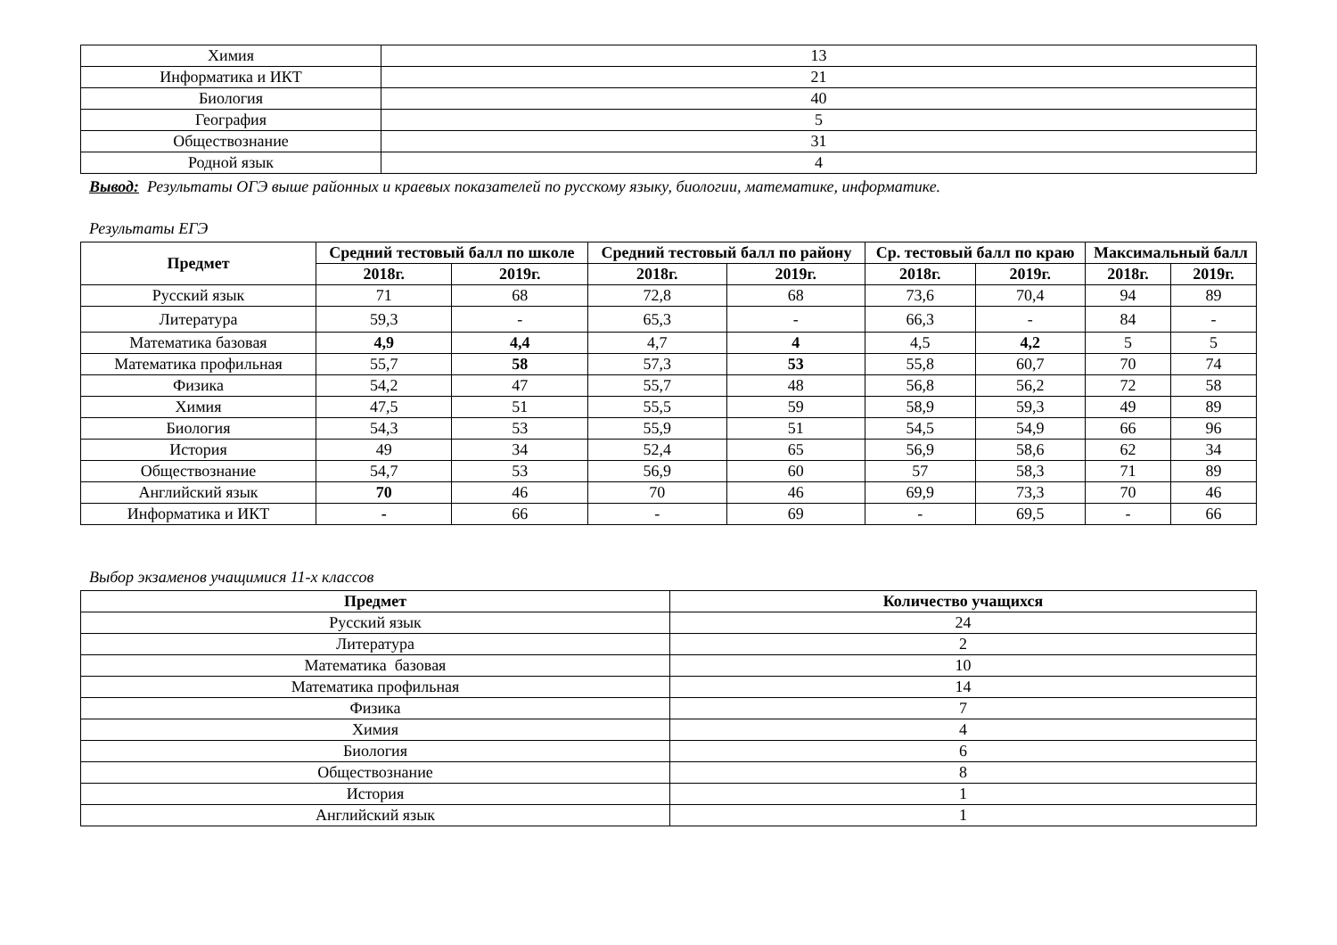| Химия | 13 |
| Информатика и ИКТ | 21 |
| Биология | 40 |
| География | 5 |
| Обществознание | 31 |
| Родной язык | 4 |
Вывод: Результаты ОГЭ выше районных и краевых показателей по русскому языку, биологии, математике, информатике.
Результаты ЕГЭ
| Предмет | Средний тестовый балл по школе | | Средний тестовый балл по району | | Ср. тестовый балл по краю | | Максимальный балл | |
| --- | --- | --- | --- | --- | --- | --- | --- | --- |
| | 2018г. | 2019г. | 2018г. | 2019г. | 2018г. | 2019г. | 2018г. | 2019г. |
| Русский язык | 71 | 68 | 72,8 | 68 | 73,6 | 70,4 | 94 | 89 |
| Литература | 59,3 | - | 65,3 | - | 66,3 | - | 84 | - |
| Математика базовая | 4,9 | 4,4 | 4,7 | 4 | 4,5 | 4,2 | 5 | 5 |
| Математика профильная | 55,7 | 58 | 57,3 | 53 | 55,8 | 60,7 | 70 | 74 |
| Физика | 54,2 | 47 | 55,7 | 48 | 56,8 | 56,2 | 72 | 58 |
| Химия | 47,5 | 51 | 55,5 | 59 | 58,9 | 59,3 | 49 | 89 |
| Биология | 54,3 | 53 | 55,9 | 51 | 54,5 | 54,9 | 66 | 96 |
| История | 49 | 34 | 52,4 | 65 | 56,9 | 58,6 | 62 | 34 |
| Обществознание | 54,7 | 53 | 56,9 | 60 | 57 | 58,3 | 71 | 89 |
| Английский язык | 70 | 46 | 70 | 46 | 69,9 | 73,3 | 70 | 46 |
| Информатика и ИКТ | - | 66 | - | 69 | - | 69,5 | - | 66 |
Выбор экзаменов учащимися 11-х классов
| Предмет | Количество учащихся |
| --- | --- |
| Русский язык | 24 |
| Литература | 2 |
| Математика базовая | 10 |
| Математика профильная | 14 |
| Физика | 7 |
| Химия | 4 |
| Биология | 6 |
| Обществознание | 8 |
| История | 1 |
| Английский язык | 1 |